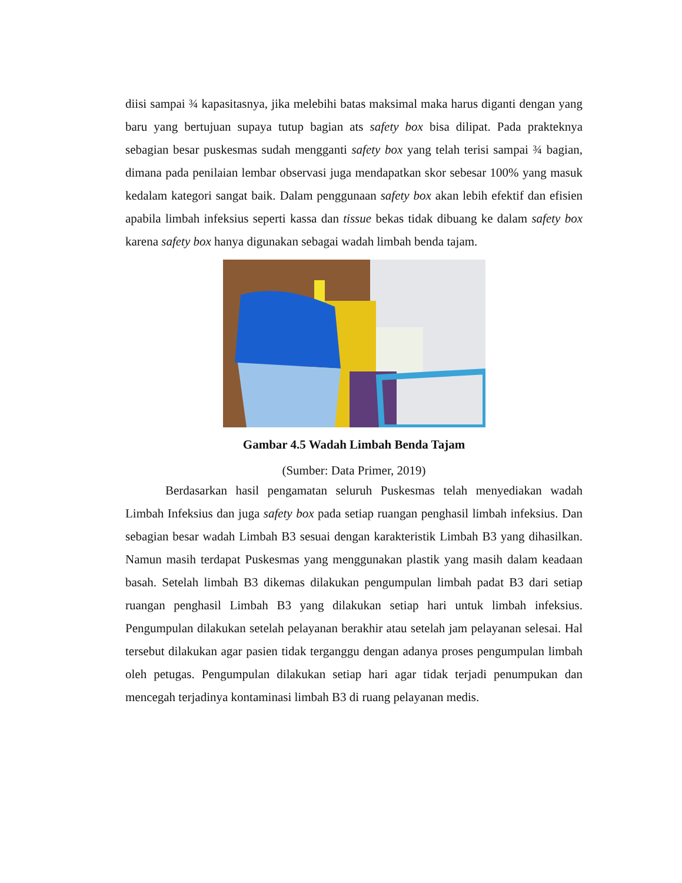diisi sampai ¾ kapasitasnya, jika melebihi batas maksimal maka harus diganti dengan yang baru yang bertujuan supaya tutup bagian ats safety box bisa dilipat. Pada prakteknya sebagian besar puskesmas sudah mengganti safety box yang telah terisi sampai ¾ bagian, dimana pada penilaian lembar observasi juga mendapatkan skor sebesar 100% yang masuk kedalam kategori sangat baik. Dalam penggunaan safety box akan lebih efektif dan efisien apabila limbah infeksius seperti kassa dan tissue bekas tidak dibuang ke dalam safety box karena safety box hanya digunakan sebagai wadah limbah benda tajam.
Gambar 4.5 Wadah Limbah Benda Tajam
(Sumber: Data Primer, 2019)
Berdasarkan hasil pengamatan seluruh Puskesmas telah menyediakan wadah Limbah Infeksius dan juga safety box pada setiap ruangan penghasil limbah infeksius. Dan sebagian besar wadah Limbah B3 sesuai dengan karakteristik Limbah B3 yang dihasilkan. Namun masih terdapat Puskesmas yang menggunakan plastik yang masih dalam keadaan basah. Setelah limbah B3 dikemas dilakukan pengumpulan limbah padat B3 dari setiap ruangan penghasil Limbah B3 yang dilakukan setiap hari untuk limbah infeksius. Pengumpulan dilakukan setelah pelayanan berakhir atau setelah jam pelayanan selesai. Hal tersebut dilakukan agar pasien tidak terganggu dengan adanya proses pengumpulan limbah oleh petugas. Pengumpulan dilakukan setiap hari agar tidak terjadi penumpukan dan mencegah terjadinya kontaminasi limbah B3 di ruang pelayanan medis.